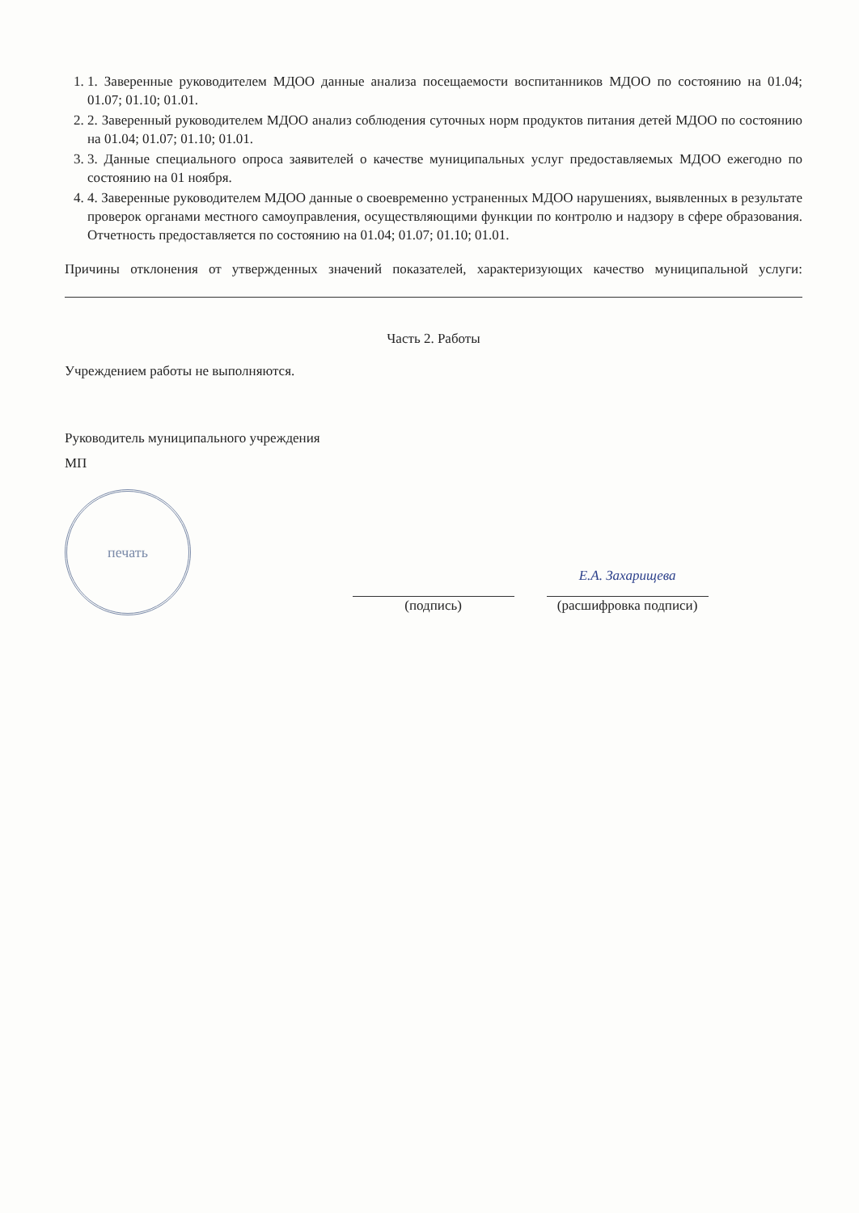1. 1. Заверенные руководителем МДОО данные анализа посещаемости воспитанников МДОО по состоянию на 01.04; 01.07; 01.10; 01.01.
2. 2. Заверенный руководителем МДОО анализ соблюдения суточных норм продуктов питания детей МДОО по состоянию на 01.04; 01.07; 01.10; 01.01.
3. 3. Данные специального опроса заявителей о качестве муниципальных услуг предоставляемых МДОО ежегодно по состоянию на 01 ноября.
4. 4. Заверенные руководителем МДОО данные о своевременно устраненных МДОО нарушениях, выявленных в результате проверок органами местного самоуправления, осуществляющими функции по контролю и надзору в сфере образования. Отчетность предоставляется по состоянию на 01.04; 01.07; 01.10; 01.01.
Причины отклонения от утвержденных значений показателей, характеризующих качество муниципальной услуги:
Часть 2. Работы
Учреждением работы не выполняются.
Руководитель муниципального учреждения
МП
печать
(подпись)
Е.А. Захарищева
(расшифровка подписи)